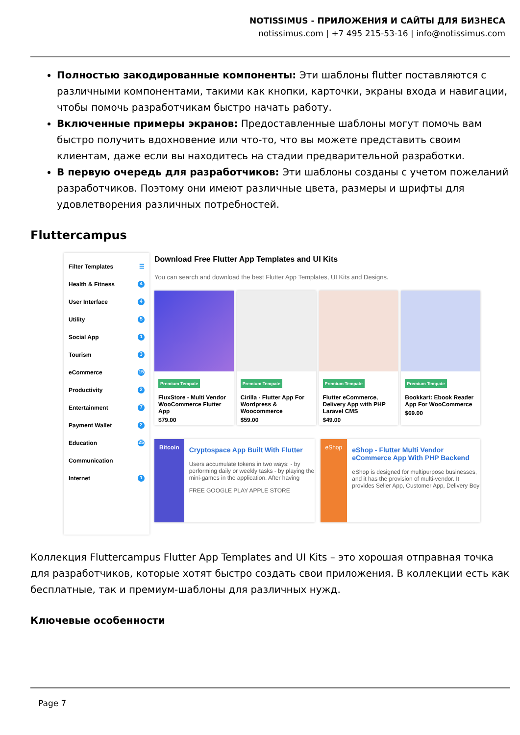NOTISSIMUS - ПРИЛОЖЕНИЯ И САЙТЫ ДЛЯ БИЗНЕСА
notissimus.com | +7 495 215-53-16 | info@notissimus.com
Полностью закодированные компоненты: Эти шаблоны flutter поставляются с различными компонентами, такими как кнопки, карточки, экраны входа и навигации, чтобы помочь разработчикам быстро начать работу.
Включенные примеры экранов: Предоставленные шаблоны могут помочь вам быстро получить вдохновение или что-то, что вы можете представить своим клиентам, даже если вы находитесь на стадии предварительной разработки.
В первую очередь для разработчиков: Эти шаблоны созданы с учетом пожеланий разработчиков. Поэтому они имеют различные цвета, размеры и шрифты для удовлетворения различных потребностей.
Fluttercampus
Filter Templates ☰
Health & Fitness 4
User Interface 4
Utility 5
Social App 1
Tourism 3
eCommerce 15
Productivity 2
Entertainment 7
Payment Wallet 2
Education 25
Communication
Internet 1
Download Free Flutter App Templates and UI Kits
You can search and download the best Flutter App Templates, UI Kits and Designs.
Premium Tempate
FluxStore - Multi Vendor WooCommerce Flutter App
$79.00
Premium Tempate
Cirilla - Flutter App For Wordpress & Woocommerce
$59.00
Premium Tempate
Flutter eCommerce, Delivery App with PHP Laravel CMS
$49.00
Premium Tempate
Bookkart: Ebook Reader App For WooCommerce
$69.00
Bitcoin
Cryptospace App Built With Flutter
Users accumulate tokens in two ways: - by performing daily or weekly tasks - by playing the mini-games in the application. After having
FREE GOOGLE PLAY APPLE STORE
eShop
eShop - Flutter Multi Vendor eCommerce App With PHP Backend
eShop is designed for multipurpose businesses, and it has the provision of multi-vendor. It provides Seller App, Customer App, Delivery Boy
Коллекция Fluttercampus Flutter App Templates and UI Kits – это хорошая отправная точка для разработчиков, которые хотят быстро создать свои приложения. В коллекции есть как бесплатные, так и премиум-шаблоны для различных нужд.
Ключевые особенности
Page 7